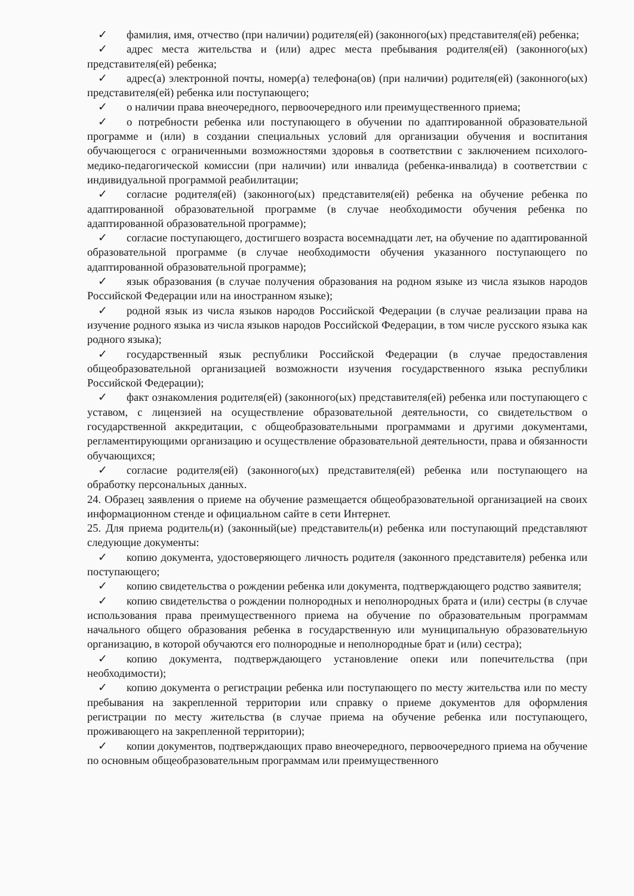✓ фамилия, имя, отчество (при наличии) родителя(ей) (законного(ых) представителя(ей) ребенка;
✓ адрес места жительства и (или) адрес места пребывания родителя(ей) (законного(ых) представителя(ей) ребенка;
✓ адрес(а) электронной почты, номер(а) телефона(ов) (при наличии) родителя(ей) (законного(ых) представителя(ей) ребенка или поступающего;
✓ о наличии права внеочередного, первоочередного или преимущественного приема;
✓ о потребности ребенка или поступающего в обучении по адаптированной образовательной программе и (или) в создании специальных условий для организации обучения и воспитания обучающегося с ограниченными возможностями здоровья в соответствии с заключением психолого-медико-педагогической комиссии (при наличии) или инвалида (ребенка-инвалида) в соответствии с индивидуальной программой реабилитации;
✓ согласие родителя(ей) (законного(ых) представителя(ей) ребенка на обучение ребенка по адаптированной образовательной программе (в случае необходимости обучения ребенка по адаптированной образовательной программе);
✓ согласие поступающего, достигшего возраста восемнадцати лет, на обучение по адаптированной образовательной программе (в случае необходимости обучения указанного поступающего по адаптированной образовательной программе);
✓ язык образования (в случае получения образования на родном языке из числа языков народов Российской Федерации или на иностранном языке);
✓ родной язык из числа языков народов Российской Федерации (в случае реализации права на изучение родного языка из числа языков народов Российской Федерации, в том числе русского языка как родного языка);
✓ государственный язык республики Российской Федерации (в случае предоставления общеобразовательной организацией возможности изучения государственного языка республики Российской Федерации);
✓ факт ознакомления родителя(ей) (законного(ых) представителя(ей) ребенка или поступающего с уставом, с лицензией на осуществление образовательной деятельности, со свидетельством о государственной аккредитации, с общеобразовательными программами и другими документами, регламентирующими организацию и осуществление образовательной деятельности, права и обязанности обучающихся;
✓ согласие родителя(ей) (законного(ых) представителя(ей) ребенка или поступающего на обработку персональных данных.
24. Образец заявления о приеме на обучение размещается общеобразовательной организацией на своих информационном стенде и официальном сайте в сети Интернет.
25. Для приема родитель(и) (законный(ые) представитель(и) ребенка или поступающий представляют следующие документы:
✓ копию документа, удостоверяющего личность родителя (законного представителя) ребенка или поступающего;
✓ копию свидетельства о рождении ребенка или документа, подтверждающего родство заявителя;
✓ копию свидетельства о рождении полнородных и неполнородных брата и (или) сестры (в случае использования права преимущественного приема на обучение по образовательным программам начального общего образования ребенка в государственную или муниципальную образовательную организацию, в которой обучаются его полнородные и неполнородные брат и (или) сестра);
✓ копию документа, подтверждающего установление опеки или попечительства (при необходимости);
✓ копию документа о регистрации ребенка или поступающего по месту жительства или по месту пребывания на закрепленной территории или справку о приеме документов для оформления регистрации по месту жительства (в случае приема на обучение ребенка или поступающего, проживающего на закрепленной территории);
✓ копии документов, подтверждающих право внеочередного, первоочередного приема на обучение по основным общеобразовательным программам или преимущественного